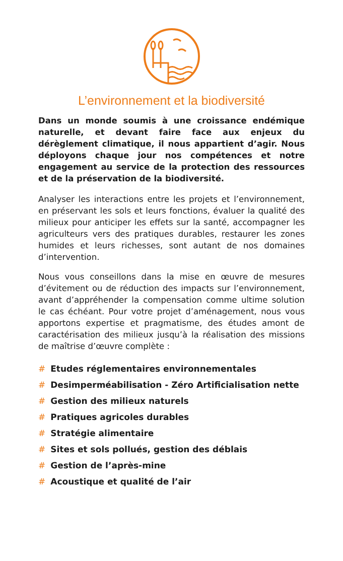L’environnement et la biodiversité
Dans un monde soumis à une croissance endémique naturelle, et devant faire face aux enjeux du dérèglement climatique, il nous appartient d’agir. Nous déployons chaque jour nos compétences et notre engagement au service de la protection des ressources et de la préservation de la biodiversité.
Analyser les interactions entre les projets et l’environnement, en préservant les sols et leurs fonctions, évaluer la qualité des milieux pour anticiper les effets sur la santé, accompagner les agriculteurs vers des pratiques durables, restaurer les zones humides et leurs richesses, sont autant de nos domaines d’intervention.
Nous vous conseillons dans la mise en œuvre de mesures d’évitement ou de réduction des impacts sur l’environnement, avant d’appréhender la compensation comme ultime solution le cas échéant. Pour votre projet d’aménagement, nous vous apportons expertise et pragmatisme, des études amont de caractérisation des milieux jusqu’à la réalisation des missions de maîtrise d’œuvre complète :
# Etudes réglementaires environnementales
# Desimperméabilisation - Zéro Artificialisation nette
# Gestion des milieux naturels
# Pratiques agricoles durables
# Stratégie alimentaire
# Sites et sols pollués, gestion des déblais
# Gestion de l’après-mine
# Acoustique et qualité de l’air